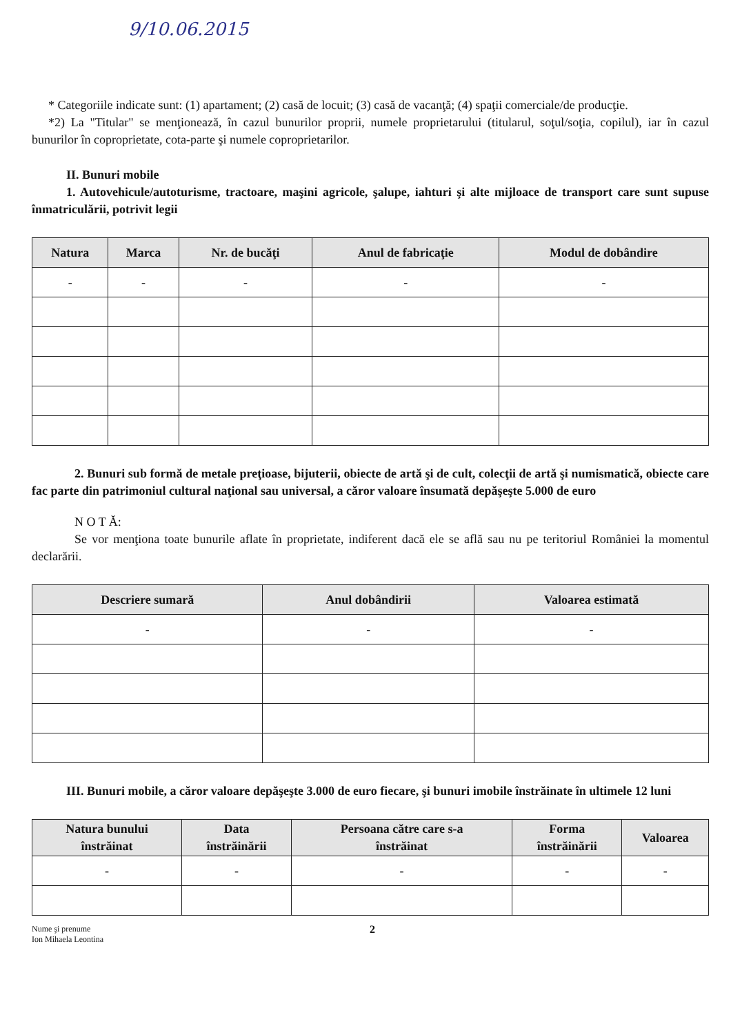9/10.06.2015
* Categoriile indicate sunt: (1) apartament; (2) casă de locuit; (3) casă de vacanţă; (4) spaţii comerciale/de producţie.
*2) La "Titular" se menţionează, în cazul bunurilor proprii, numele proprietarului (titularul, soţul/soţia, copilul), iar în cazul bunurilor în coproprietate, cota-parte şi numele coproprietarilor.
II. Bunuri mobile
1. Autovehicule/autoturisme, tractoare, maşini agricole, şalupe, iahturi şi alte mijloace de transport care sunt supuse înmatriculării, potrivit legii
| Natura | Marca | Nr. de bucăţi | Anul de fabricaţie | Modul de dobândire |
| --- | --- | --- | --- | --- |
| - | - | - | - | - |
2. Bunuri sub formă de metale preţioase, bijuterii, obiecte de artă şi de cult, colecţii de artă şi numismatică, obiecte care fac parte din patrimoniul cultural naţional sau universal, a căror valoare însumată depăşeşte 5.000 de euro
N O T Ă:
Se vor menţiona toate bunurile aflate în proprietate, indiferent dacă ele se află sau nu pe teritoriul României la momentul declarării.
| Descriere sumară | Anul dobândirii | Valoarea estimată |
| --- | --- | --- |
| - | - | - |
III. Bunuri mobile, a căror valoare depăşeşte 3.000 de euro fiecare, şi bunuri imobile înstrăinate în ultimele 12 luni
| Natura bunului înstrăinat | Data înstrăinării | Persoana către care s-a înstrăinat | Forma înstrăinării | Valoarea |
| --- | --- | --- | --- | --- |
| - | - | - | - | - |
Nume şi prenume
Ion Mihaela Leontina
2